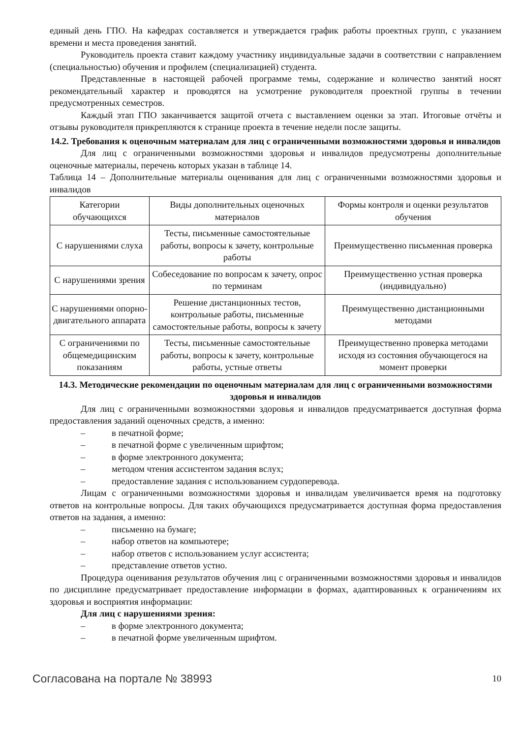единый день ГПО. На кафедрах составляется и утверждается график работы проектных групп, с указанием времени и места проведения занятий.
Руководитель проекта ставит каждому участнику индивидуальные задачи в соответствии с направлением (специальностью) обучения и профилем (специализацией) студента.
Представленные в настоящей рабочей программе темы, содержание и количество занятий носят рекомендательный характер и проводятся на усмотрение руководителя проектной группы в течении предусмотренных семестров.
Каждый этап ГПО заканчивается защитой отчета с выставлением оценки за этап. Итоговые отчёты и отзывы руководителя прикрепляются к странице проекта в течение недели после защиты.
14.2. Требования к оценочным материалам для лиц с ограниченными возможностями здоровья и инвалидов
Для лиц с ограниченными возможностями здоровья и инвалидов предусмотрены дополнительные оценочные материалы, перечень которых указан в таблице 14.
Таблица 14 – Дополнительные материалы оценивания для лиц с ограниченными возможностями здоровья и инвалидов
| Категории обучающихся | Виды дополнительных оценочных материалов | Формы контроля и оценки результатов обучения |
| С нарушениями слуха | Тесты, письменные самостоятельные работы, вопросы к зачету, контрольные работы | Преимущественно письменная проверка |
| С нарушениями зрения | Собеседование по вопросам к зачету, опрос по терминам | Преимущественно устная проверка (индивидуально) |
| С нарушениями опорно-двигательного аппарата | Решение дистанционных тестов, контрольные работы, письменные самостоятельные работы, вопросы к зачету | Преимущественно дистанционными методами |
| С ограничениями по общемедицинским показаниям | Тесты, письменные самостоятельные работы, вопросы к зачету, контрольные работы, устные ответы | Преимущественно проверка методами исходя из состояния обучающегося на момент проверки |
14.3. Методические рекомендации по оценочным материалам для лиц с ограниченными возможностями здоровья и инвалидов
Для лиц с ограниченными возможностями здоровья и инвалидов предусматривается доступная форма предоставления заданий оценочных средств, а именно:
– в печатной форме;
– в печатной форме с увеличенным шрифтом;
– в форме электронного документа;
– методом чтения ассистентом задания вслух;
– предоставление задания с использованием сурдоперевода.
Лицам с ограниченными возможностями здоровья и инвалидам увеличивается время на подготовку ответов на контрольные вопросы. Для таких обучающихся предусматривается доступная форма предоставления ответов на задания, а именно:
– письменно на бумаге;
– набор ответов на компьютере;
– набор ответов с использованием услуг ассистента;
– представление ответов устно.
Процедура оценивания результатов обучения лиц с ограниченными возможностями здоровья и инвалидов по дисциплине предусматривает предоставление информации в формах, адаптированных к ограничениям их здоровья и восприятия информации:
Для лиц с нарушениями зрения:
– в форме электронного документа;
– в печатной форме увеличенным шрифтом.
Согласована на портале № 38993
10